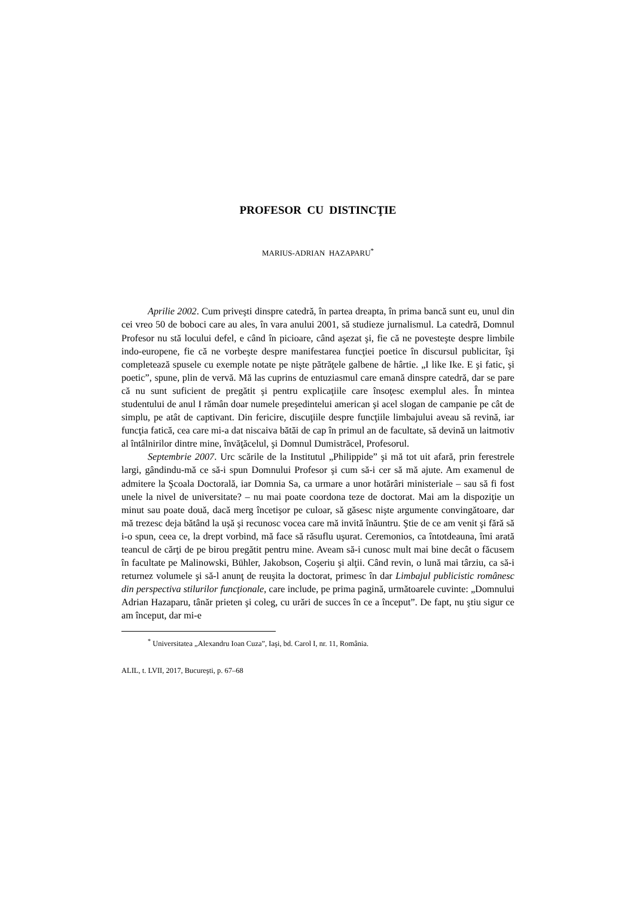PROFESOR CU DISTINCŢIE
MARIUS-ADRIAN HAZAPARU<sup>*</sup>
Aprilie 2002. Cum priveşti dinspre catedră, în partea dreapta, în prima bancă sunt eu, unul din cei vreo 50 de boboci care au ales, în vara anului 2001, să studieze jurnalismul. La catedră, Domnul Profesor nu stă locului defel, e când în picioare, când aşezat şi, fie că ne povesteşte despre limbile indo-europene, fie că ne vorbeşte despre manifestarea funcţiei poetice în discursul publicitar, îşi completează spusele cu exemple notate pe nişte pătrăţele galbene de hârtie. „I like Ike. E şi fatic, şi poetic”, spune, plin de vervă. Mă las cuprins de entuziasmul care emană dinspre catedră, dar se pare că nu sunt suficient de pregătit şi pentru explicaţiile care însoţesc exemplul ales. În mintea studentului de anul I rămân doar numele preşedintelui american şi acel slogan de campanie pe cât de simplu, pe atât de captivant. Din fericire, discuţiile despre funcţiile limbajului aveau să revină, iar funcţia fatică, cea care mi-a dat niscaiva bătăi de cap în primul an de facultate, să devină un laitmotiv al întâlnirilor dintre mine, învăţăcelul, şi Domnul Dumistrăcel, Profesorul.
Septembrie 2007. Urc scările de la Institutul „Philippide” şi mă tot uit afară, prin ferestrele largi, gândindu-mă ce să-i spun Domnului Profesor şi cum să-i cer să mă ajute. Am examenul de admitere la Şcoala Doctorală, iar Domnia Sa, ca urmare a unor hotărâri ministeriale – sau să fi fost unele la nivel de universitate? – nu mai poate coordona teze de doctorat. Mai am la dispoziţie un minut sau poate două, dacă merg încetişor pe culoar, să găsesc nişte argumente convingătoare, dar mă trezesc deja bătând la uşă şi recunosc vocea care mă invită înăuntru. Ştie de ce am venit şi fără să i-o spun, ceea ce, la drept vorbind, mă face să răsuflu uşurat. Ceremonios, ca întotdeauna, îmi arată teancul de cărţi de pe birou pregătit pentru mine. Aveam să-i cunosc mult mai bine decât o făcusem în facultate pe Malinowski, Bühler, Jakobson, Coşeriu şi alţii. Când revin, o lună mai târziu, ca să-i returnez volumele şi să-l anunţ de reuşita la doctorat, primesc în dar Limbajul publicistic românesc din perspectiva stilurilor funcţionale, care include, pe prima pagină, următoarele cuvinte: „Domnului Adrian Hazaparu, tânăr prieten şi coleg, cu urări de succes în ce a început”. De fapt, nu ştiu sigur ce am început, dar mi-e
<sup>*</sup> Universitatea „Alexandru Ioan Cuza”, Iaşi, bd. Carol I, nr. 11, România.
ALIL, t. LVII, 2017, Bucureşti, p. 67–68